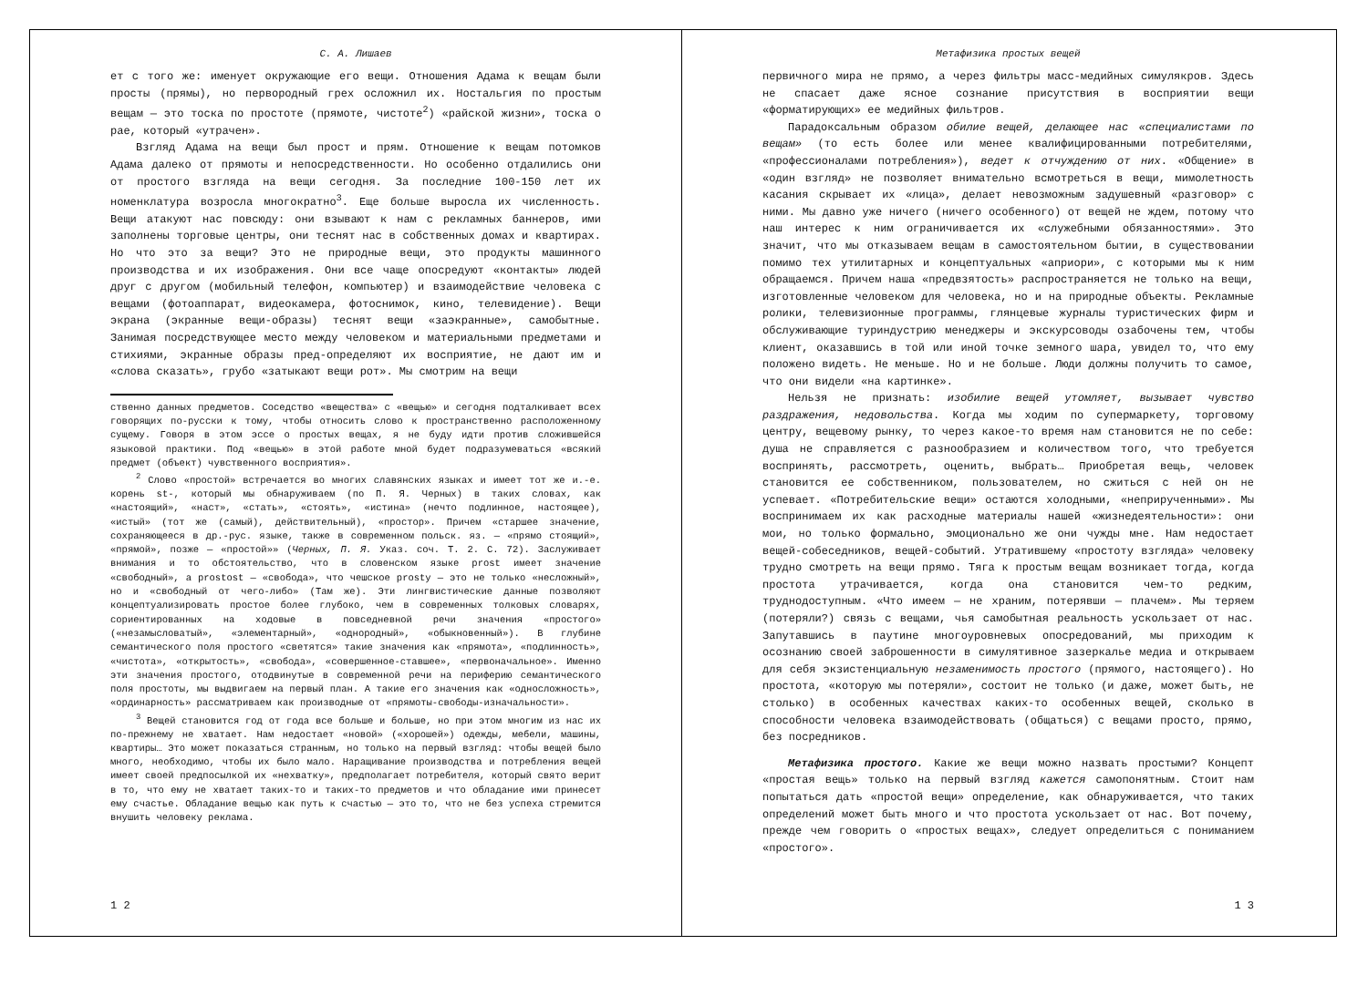С. А. Лишаев
ет с того же: именует окружающие его вещи. Отношения Адама к вещам были просты (прямы), но первородный грех осложнил их. Ностальгия по простым вещам — это тоска по простоте (прямоте, чистоте<sup>2</sup>) «райской жизни», тоска о рае, который «утрачен».
Взгляд Адама на вещи был прост и прям. Отношение к вещам потомков Адама далеко от прямоты и непосредственности. Но особенно отдалились они от простого взгляда на вещи сегодня. За последние 100-150 лет их номенклатура возросла многократно<sup>3</sup>. Еще больше выросла их численность. Вещи атакуют нас повсюду: они взывают к нам с рекламных баннеров, ими заполнены торговые центры, они теснят нас в собственных домах и квартирах. Но что это за вещи? Это не природные вещи, это продукты машинного производства и их изображения. Они все чаще опосредуют «контакты» людей друг с другом (мобильный телефон, компьютер) и взаимодействие человека с вещами (фотоаппарат, видеокамера, фотоснимок, кино, телевидение). Вещи экрана (экранные вещи-образы) теснят вещи «заэкранные», самобытные. Занимая посредствующее место между человеком и материальными предметами и стихиями, экранные образы пред-определяют их восприятие, не дают им и «слова сказать», грубо «затыкают вещи рот». Мы смотрим на вещи
ственно данных предметов. Соседство «вещества» с «вещью» и сегодня подталкивает всех говорящих по-русски к тому, чтобы относить слово к пространственно расположенному сущему. Говоря в этом эссе о простых вещах, я не буду идти против сложившейся языковой практики. Под «вещью» в этой работе мной будет подразумеваться «всякий предмет (объект) чувственного восприятия».
<sup>2</sup> Слово «простой» встречается во многих славянских языках и имеет тот же и.-е. корень st-, который мы обнаруживаем (по П. Я. Черных) в таких словах, как «настоящий», «наст», «стать», «стоять», «истина» (нечто подлинное, настоящее), «истый» (тот же (самый), действительный), «простор». Причем «старшее значение, сохраняющееся в др.-рус. языке, также в современном польск. яз. — «прямо стоящий», «прямой», позже — «простой»» (Черных, П. Я. Указ. соч. Т. 2. С. 72). Заслуживает внимания и то обстоятельство, что в словенском языке prost имеет значение «свободный», а prostost — «свобода», что чешское prosty — это не только «несложный», но и «свободный от чего-либо» (Там же). Эти лингвистические данные позволяют концептуализировать простое более глубоко, чем в современных толковых словарях, сориентированных на ходовые в повседневной речи значения «простого» («незамысловатый», «элементарный», «однородный», «обыкновенный»). В глубине семантического поля простого «светятся» такие значения как «прямота», «подлинность», «чистота», «открытость», «свобода», «совершенное-ставшее», «первоначальное». Именно эти значения простого, отодвинутые в современной речи на периферию семантического поля простоты, мы выдвигаем на первый план. А такие его значения как «односложность», «ординарность» рассматриваем как производные от «прямоты-свободы-изначальности».
<sup>3</sup> Вещей становится год от года все больше и больше, но при этом многим из нас их по-прежнему не хватает. Нам недостает «новой» («хорошей») одежды, мебели, машины, квартиры… Это может показаться странным, но только на первый взгляд: чтобы вещей было много, необходимо, чтобы их было мало. Наращивание производства и потребления вещей имеет своей предпосылкой их «нехватку», предполагает потребителя, который свято верит в то, что ему не хватает таких-то и таких-то предметов и что обладание ими принесет ему счастье. Обладание вещью как путь к счастью — это то, что не без успеха стремится внушить человеку реклама.
1 2
Метафизика простых вещей
первичного мира не прямо, а через фильтры масс-медийных симулякров. Здесь не спасает даже ясное сознание присутствия в восприятии вещи «форматирующих» ее медийных фильтров.
Парадоксальным образом обилие вещей, делающее нас «специалистами по вещам» (то есть более или менее квалифицированными потребителями, «профессионалами потребления»), ведет к отчуждению от них. «Общение» в «один взгляд» не позволяет внимательно всмотреться в вещи, мимолетность касания скрывает их «лица», делает невозможным задушевный «разговор» с ними. Мы давно уже ничего (ничего особенного) от вещей не ждем, потому что наш интерес к ним ограничивается их «служебными обязанностями». Это значит, что мы отказываем вещам в самостоятельном бытии, в существовании помимо тех утилитарных и концептуальных «априори», с которыми мы к ним обращаемся. Причем наша «предвзятость» распространяется не только на вещи, изготовленные человеком для человека, но и на природные объекты. Рекламные ролики, телевизионные программы, глянцевые журналы туристических фирм и обслуживающие туриндустрию менеджеры и экскурсоводы озабочены тем, чтобы клиент, оказавшись в той или иной точке земного шара, увидел то, что ему положено видеть. Не меньше. Но и не больше. Люди должны получить то самое, что они видели «на картинке».
Нельзя не признать: изобилие вещей утомляет, вызывает чувство раздражения, недовольства. Когда мы ходим по супермаркету, торговому центру, вещевому рынку, то через какое-то время нам становится не по себе: душа не справляется с разнообразием и количеством того, что требуется воспринять, рассмотреть, оценить, выбрать… Приобретая вещь, человек становится ее собственником, пользователем, но сжиться с ней он не успевает. «Потребительские вещи» остаются холодными, «неприрученными». Мы воспринимаем их как расходные материалы нашей «жизнедеятельности»: они мои, но только формально, эмоционально же они чужды мне. Нам недостает вещей-собеседников, вещей-событий. Утратившему «простоту взгляда» человеку трудно смотреть на вещи прямо. Тяга к простым вещам возникает тогда, когда простота утрачивается, когда она становится чем-то редким, труднодоступным. «Что имеем — не храним, потерявши — плачем». Мы теряем (потеряли?) связь с вещами, чья самобытная реальность ускользает от нас. Запутавшись в паутине многоуровневых опосредований, мы приходим к осознанию своей заброшенности в симулятивное зазеркалье медиа и открываем для себя экзистенциальную незаменимость простого (прямого, настоящего). Но простота, «которую мы потеряли», состоит не только (и даже, может быть, не столько) в особенных качествах каких-то особенных вещей, сколько в способности человека взаимодействовать (общаться) с вещами просто, прямо, без посредников.
Метафизика простого. Какие же вещи можно назвать простыми? Концепт «простая вещь» только на первый взгляд кажется самопонятным. Стоит нам попытаться дать «простой вещи» определение, как обнаруживается, что таких определений может быть много и что простота ускользает от нас. Вот почему, прежде чем говорить о «простых вещах», следует определиться с пониманием «простого».
1 3